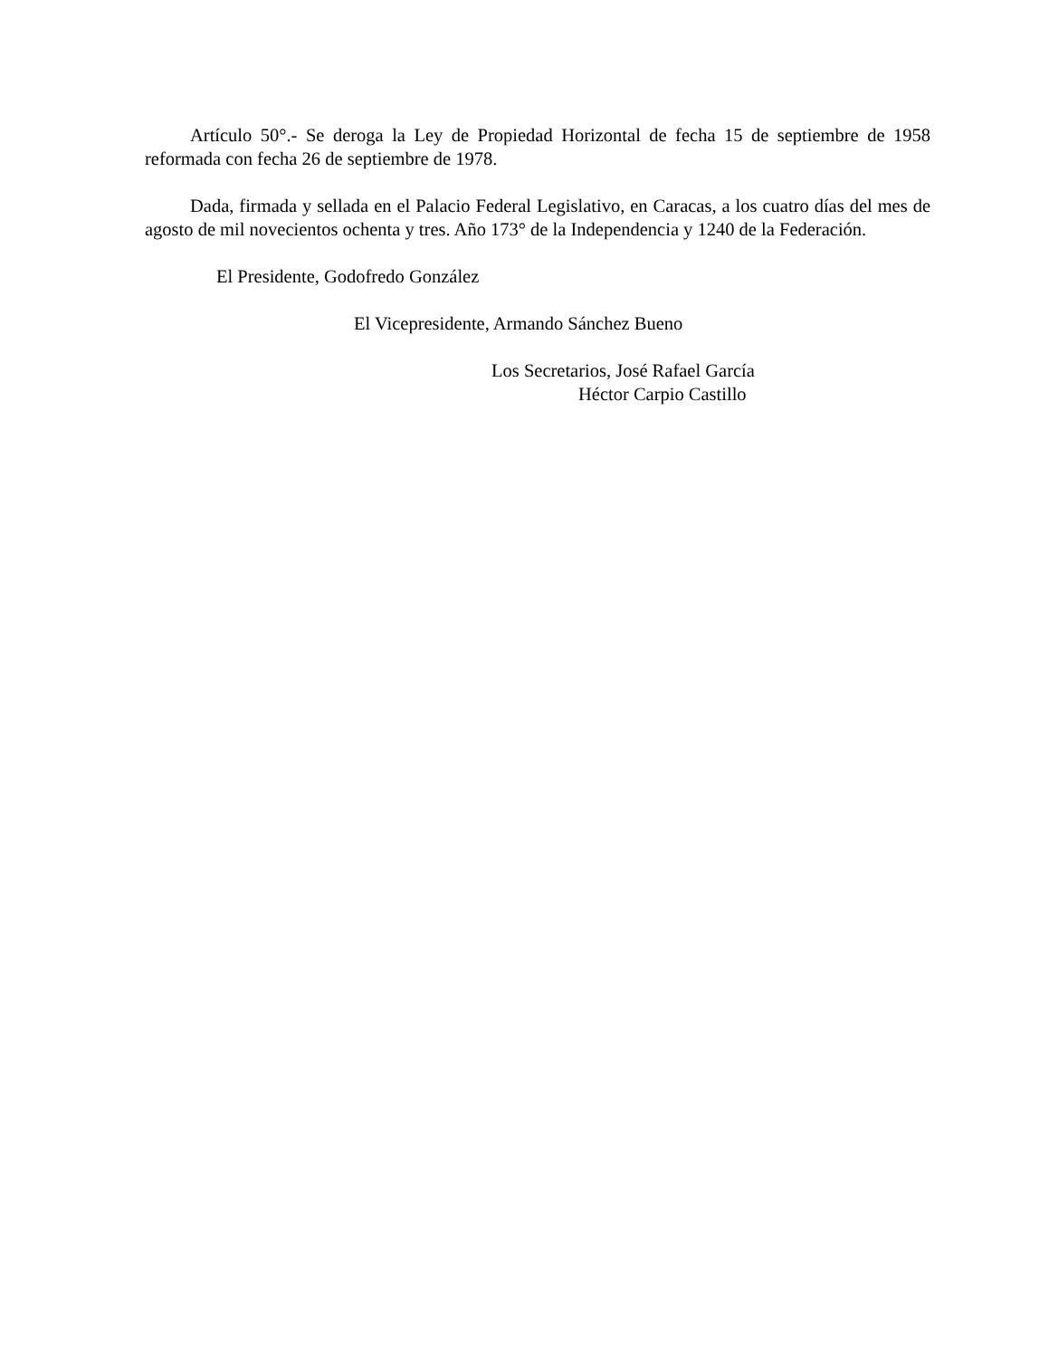Artículo 50°.- Se deroga la Ley de Propiedad Horizontal de fecha 15 de septiembre de 1958 reformada con fecha 26 de septiembre de 1978.
Dada, firmada y sellada en el Palacio Federal Legislativo, en Caracas, a los cuatro días del mes de agosto de mil novecientos ochenta y tres. Año 173° de la Independencia y 1240 de la Federación.
El Presidente, Godofredo González
El Vicepresidente, Armando Sánchez Bueno
Los Secretarios, José Rafael García
Héctor Carpio Castillo